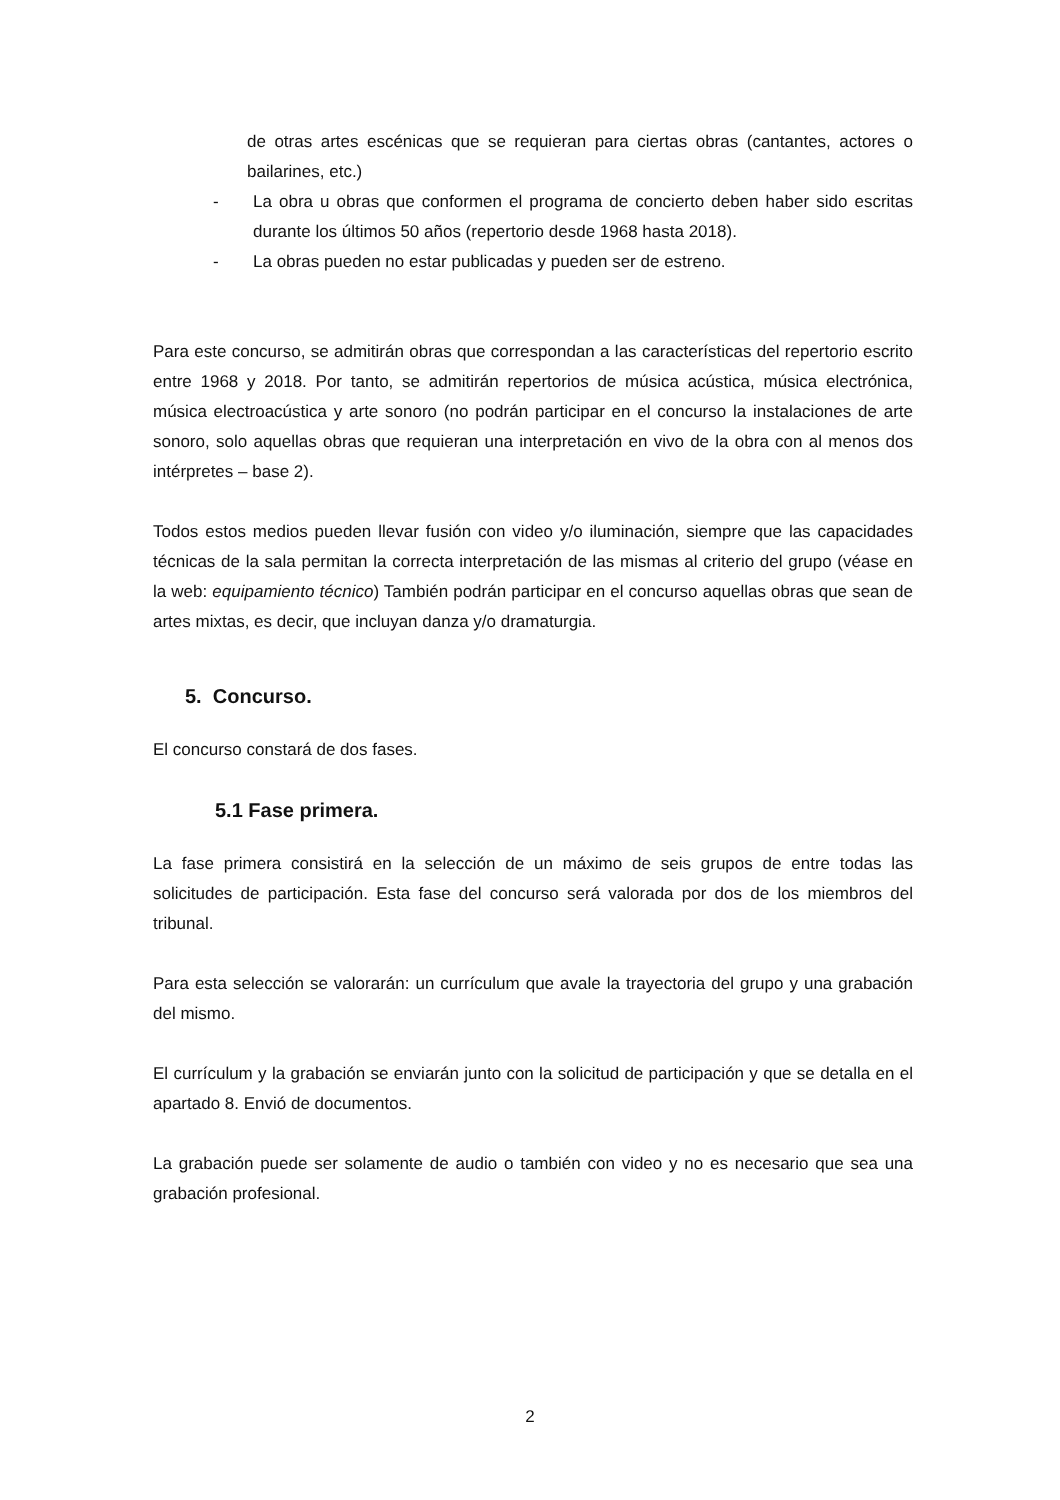de otras artes escénicas que se requieran para ciertas obras (cantantes, actores o bailarines, etc.)
- La obra u obras que conformen el programa de concierto deben haber sido escritas durante los últimos 50 años (repertorio desde 1968 hasta 2018).
- La obras pueden no estar publicadas y pueden ser de estreno.
Para este concurso, se admitirán obras que correspondan a las características del repertorio escrito entre 1968 y 2018. Por tanto, se admitirán repertorios de música acústica, música electrónica, música electroacústica y arte sonoro (no podrán participar en el concurso la instalaciones de arte sonoro, solo aquellas obras que requieran una interpretación en vivo de la obra con al menos dos intérpretes – base 2).
Todos estos medios pueden llevar fusión con video y/o iluminación, siempre que las capacidades técnicas de la sala permitan la correcta interpretación de las mismas al criterio del grupo (véase en la web: equipamiento técnico) También podrán participar en el concurso aquellas obras que sean de artes mixtas, es decir, que incluyan danza y/o dramaturgia.
5. Concurso.
El concurso constará de dos fases.
5.1 Fase primera.
La fase primera consistirá en la selección de un máximo de seis grupos de entre todas las solicitudes de participación. Esta fase del concurso será valorada por dos de los miembros del tribunal.
Para esta selección se valorarán: un currículum que avale la trayectoria del grupo y una grabación del mismo.
El currículum y la grabación se enviarán junto con la solicitud de participación y que se detalla en el apartado 8. Envió de documentos.
La grabación puede ser solamente de audio o también con video y no es necesario que sea una grabación profesional.
2